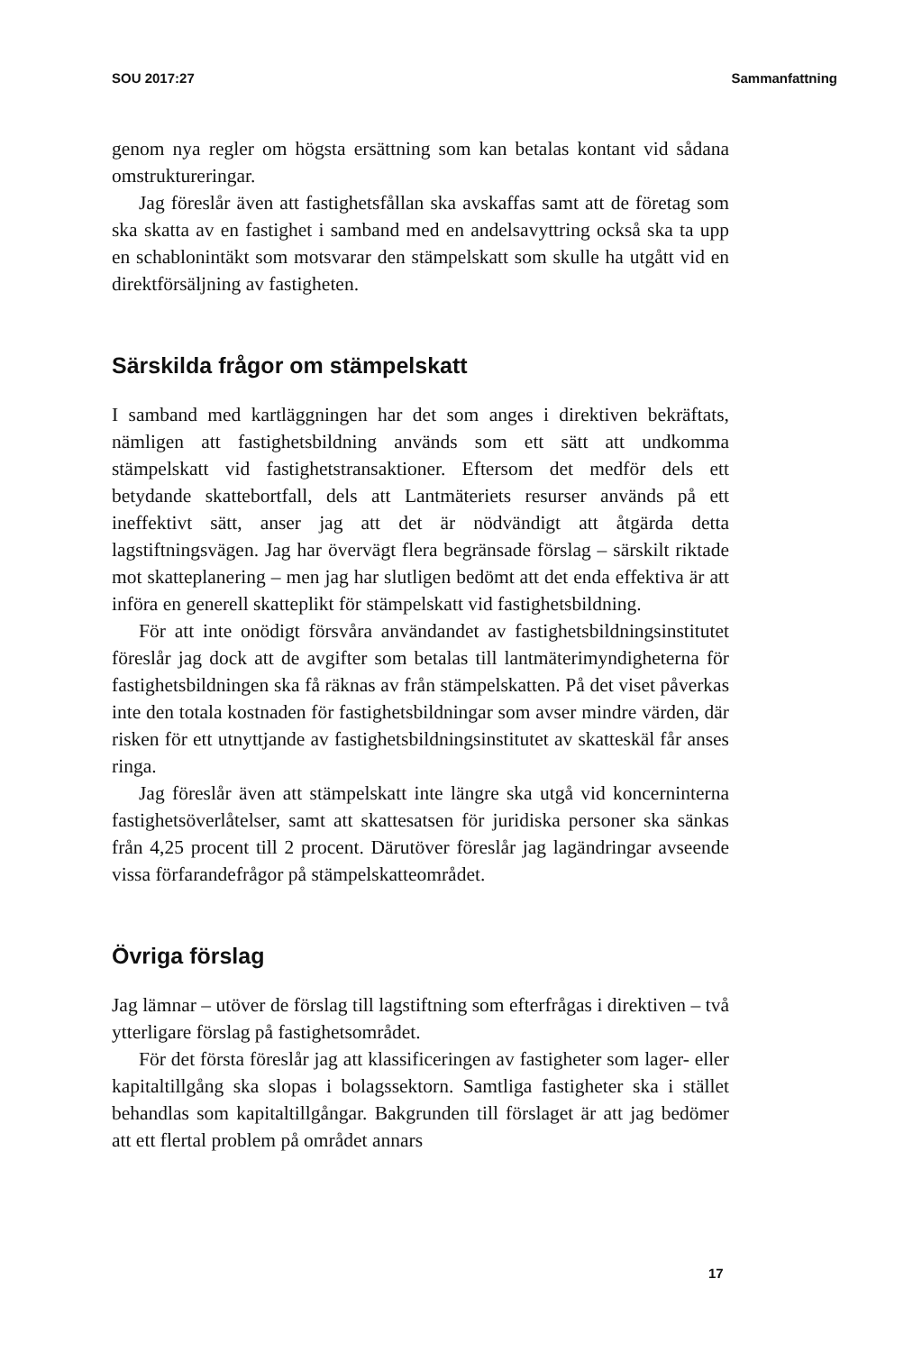SOU 2017:27 Sammanfattning
genom nya regler om högsta ersättning som kan betalas kontant vid sådana omstruktureringar.
Jag föreslår även att fastighetsfållan ska avskaffas samt att de företag som ska skatta av en fastighet i samband med en andelsavyttring också ska ta upp en schablonintäkt som motsvarar den stämpelskatt som skulle ha utgått vid en direktförsäljning av fastigheten.
Särskilda frågor om stämpelskatt
I samband med kartläggningen har det som anges i direktiven bekräftats, nämligen att fastighetsbildning används som ett sätt att undkomma stämpelskatt vid fastighetstransaktioner. Eftersom det medför dels ett betydande skattebortfall, dels att Lantmäteriets resurser används på ett ineffektivt sätt, anser jag att det är nödvändigt att åtgärda detta lagstiftningsvägen. Jag har övervägt flera begränsade förslag – särskilt riktade mot skatteplanering – men jag har slutligen bedömt att det enda effektiva är att införa en generell skatteplikt för stämpelskatt vid fastighetsbildning.
För att inte onödigt försvåra användandet av fastighetsbildningsinstitutet föreslår jag dock att de avgifter som betalas till lantmäterimyndigheterna för fastighetsbildningen ska få räknas av från stämpelskatten. På det viset påverkas inte den totala kostnaden för fastighetsbildningar som avser mindre värden, där risken för ett utnyttjande av fastighetsbildningsinstitutet av skatteskäl får anses ringa.
Jag föreslår även att stämpelskatt inte längre ska utgå vid koncerninterna fastighetsöverlåtelser, samt att skattesatsen för juridiska personer ska sänkas från 4,25 procent till 2 procent. Därutöver föreslår jag lagändringar avseende vissa förfarandefrågor på stämpelskatteområdet.
Övriga förslag
Jag lämnar – utöver de förslag till lagstiftning som efterfrågas i direktiven – två ytterligare förslag på fastighetsområdet.
För det första föreslår jag att klassificeringen av fastigheter som lager- eller kapitaltillgång ska slopas i bolagssektorn. Samtliga fastigheter ska i stället behandlas som kapitaltillgångar. Bakgrunden till förslaget är att jag bedömer att ett flertal problem på området annars
17